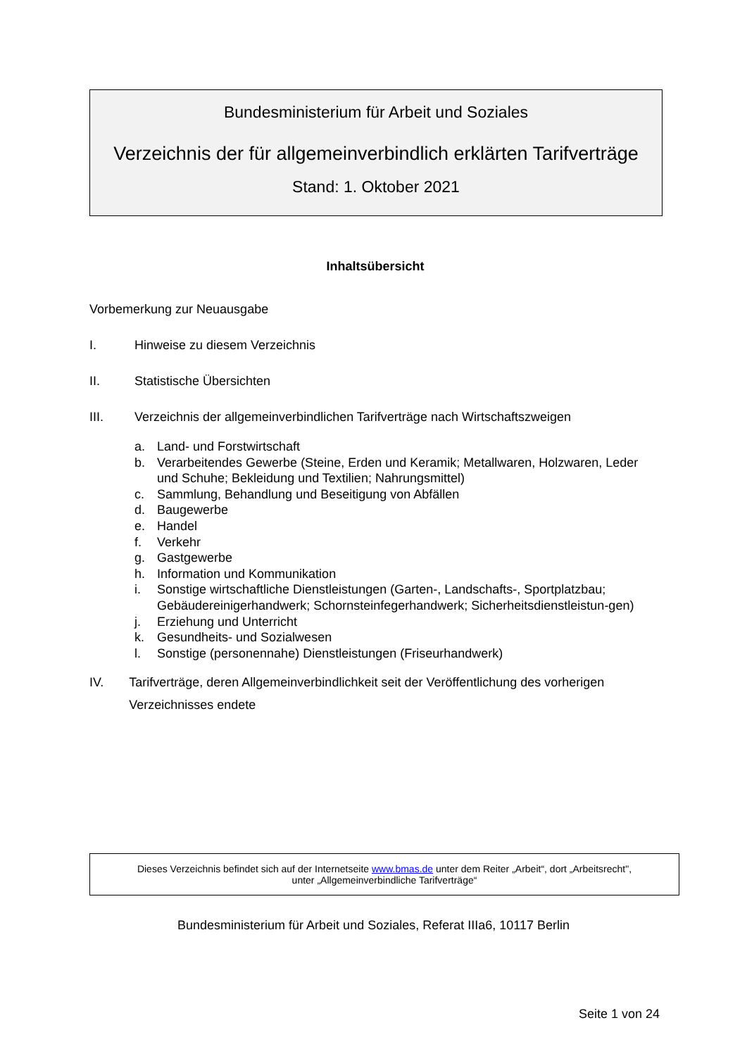Bundesministerium für Arbeit und Soziales
Verzeichnis der für allgemeinverbindlich erklärten Tarifverträge
Stand: 1. Oktober 2021
Inhaltsübersicht
Vorbemerkung zur Neuausgabe
I. Hinweise zu diesem Verzeichnis
II. Statistische Übersichten
III. Verzeichnis der allgemeinverbindlichen Tarifverträge nach Wirtschaftszweigen
a. Land- und Forstwirtschaft
b. Verarbeitendes Gewerbe (Steine, Erden und Keramik; Metallwaren, Holzwaren, Leder und Schuhe; Bekleidung und Textilien; Nahrungsmittel)
c. Sammlung, Behandlung und Beseitigung von Abfällen
d. Baugewerbe
e. Handel
f. Verkehr
g. Gastgewerbe
h. Information und Kommunikation
i. Sonstige wirtschaftliche Dienstleistungen (Garten-, Landschafts-, Sportplatzbau; Gebäudereinigerhandwerk; Schornsteinfegerhandwerk; Sicherheitsdienstleistun-gen)
j. Erziehung und Unterricht
k. Gesundheits- und Sozialwesen
l. Sonstige (personennahe) Dienstleistungen (Friseurhandwerk)
IV. Tarifverträge, deren Allgemeinverbindlichkeit seit der Veröffentlichung des vorherigen Verzeichnisses endete
Dieses Verzeichnis befindet sich auf der Internetseite www.bmas.de unter dem Reiter „Arbeit“, dort „Arbeitsrecht",
unter „Allgemeinverbindliche Tarifverträge“
Bundesministerium für Arbeit und Soziales, Referat IIIa6, 10117 Berlin
Seite 1 von 24